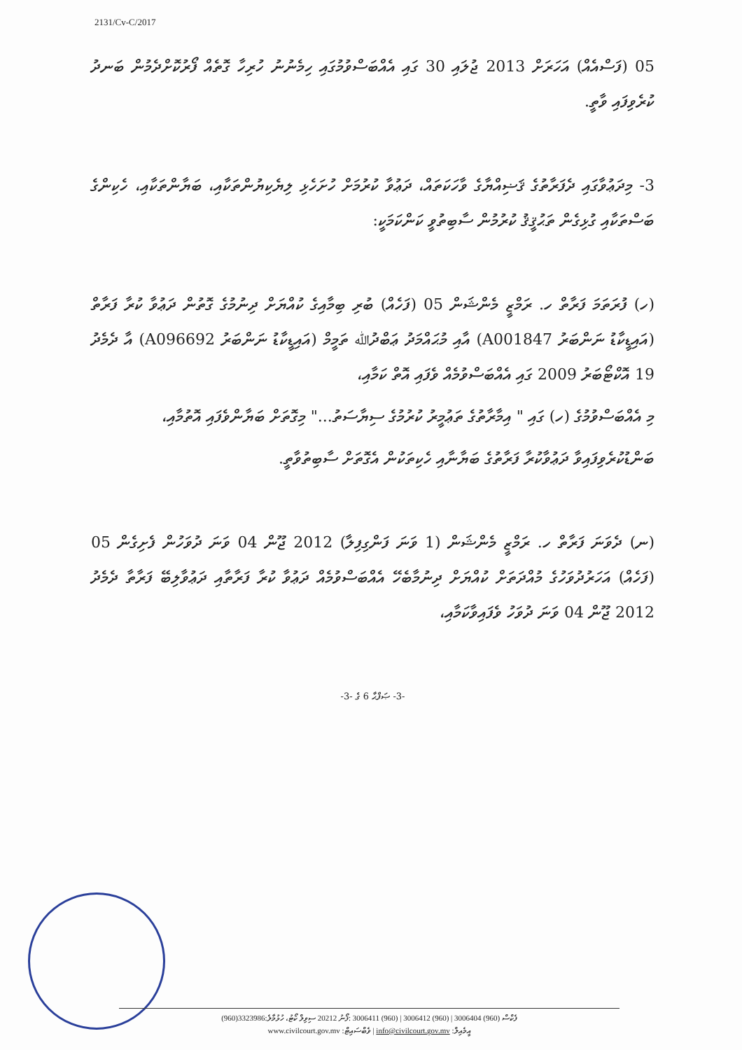2131/Cv-C/2017
05 (ފަސްއެއް) އަހަރަށް 2013 ޖުލައި 30 ގައި އެއްބަސްވުމުގައި ހިމެނުނު ހުރިހާ ގޮތެއް ފޯރުކޮށްދެމުން ބަނދު ކުރެވިފައި ވާތީ.
3- މިދަޢުވާގައި ދެފަރާތުގެ ޤަޟިއްޔާގެ ވާހަކަތައް، ދަޢުވާ ކުރުމަށް ހުށަހެޅި ލިޔެކިޔުންތަކާއި، ބަޔާންތަކާއި، ހެކިންގެ ބަސްތަކާއި ގުޅިގެން ތަޙުޤީޤު ކުރުމުން ސާބިތުވީ ކަންކަމަކީ:
(ހ) ފުރަތަމަ ފަރާތް ހ. ރަމްޒީ މެންޝަން 05 (ފަހެއް) ބުރި ބިމާއިގެ ކުއްޔަށް ދިނުމުގެ ގޮތުން ދަޢުވާ ކުރާ ފަރާތް (އައިޑީކާޑު ނަންބަރު A001847) އާއި މުޙައްމަދު ޢަބްދުﷲ ތަމީމް (އައިޑީކާޑު ނަންބަރު A096692) އާ ދެމެދު 19 އޮކްޓޯބަރު 2009 ގައި އެއްބަސްވުމެއް ވެފައި އޮތް ކަމާއި،
މި އެއްބަސްވުމުގެ (ހ) ގައި " އިމާރާތުގެ ތަޢުމީރު ކުރުމުގެ ސިޔާސަތު..." މިގޮތަށް ބަޔާންވެފައި އޮތުމާއި،
ބަންޑުކުރެވިފައިވާ ދަޢުވާކުރާ ފަރާތުގެ ބަޔާނާއި ހެކިތަކުން އެގޮތަށް ސާބިތުވާތީ.
(ނ) ދެވަނަ ފަރާތް ހ. ރަމްޒީ މެންޝަން (1 ވަނަ ފަންގިފިލާ) 2012 ޖޫން 04 ވަނަ ދުވަހުން ފެށިގެން 05 (ފަހެއް) އަހަރުދުވަހުގެ މުއްދަތަށް ކުއްޔަށް ދިނުމާބެހޭ އެއްބަސްވުމެއް ދަޢުވާ ކުރާ ފަރާތާއި ދަޢުވާލިބޭ ފަރާތާ ދެމެދު 2012 ޖޫން 04 ވަނަ ދުވަހު ވެފައިވާކަމާއި،
-3- ޞަފްޙާ 6 ގެ -3-
(960)3323986:ފެކްސް (960) 3006404 | (960) 3006412 | (960) 3006411 :ފޯނު 20212 ސިވިލް ކޯޓު، ހުޅުމާލެ
www.civilcourt.gov.mv :ވެބްސައިޓް | info@civilcourt.gov.mv :އީމެއިލް